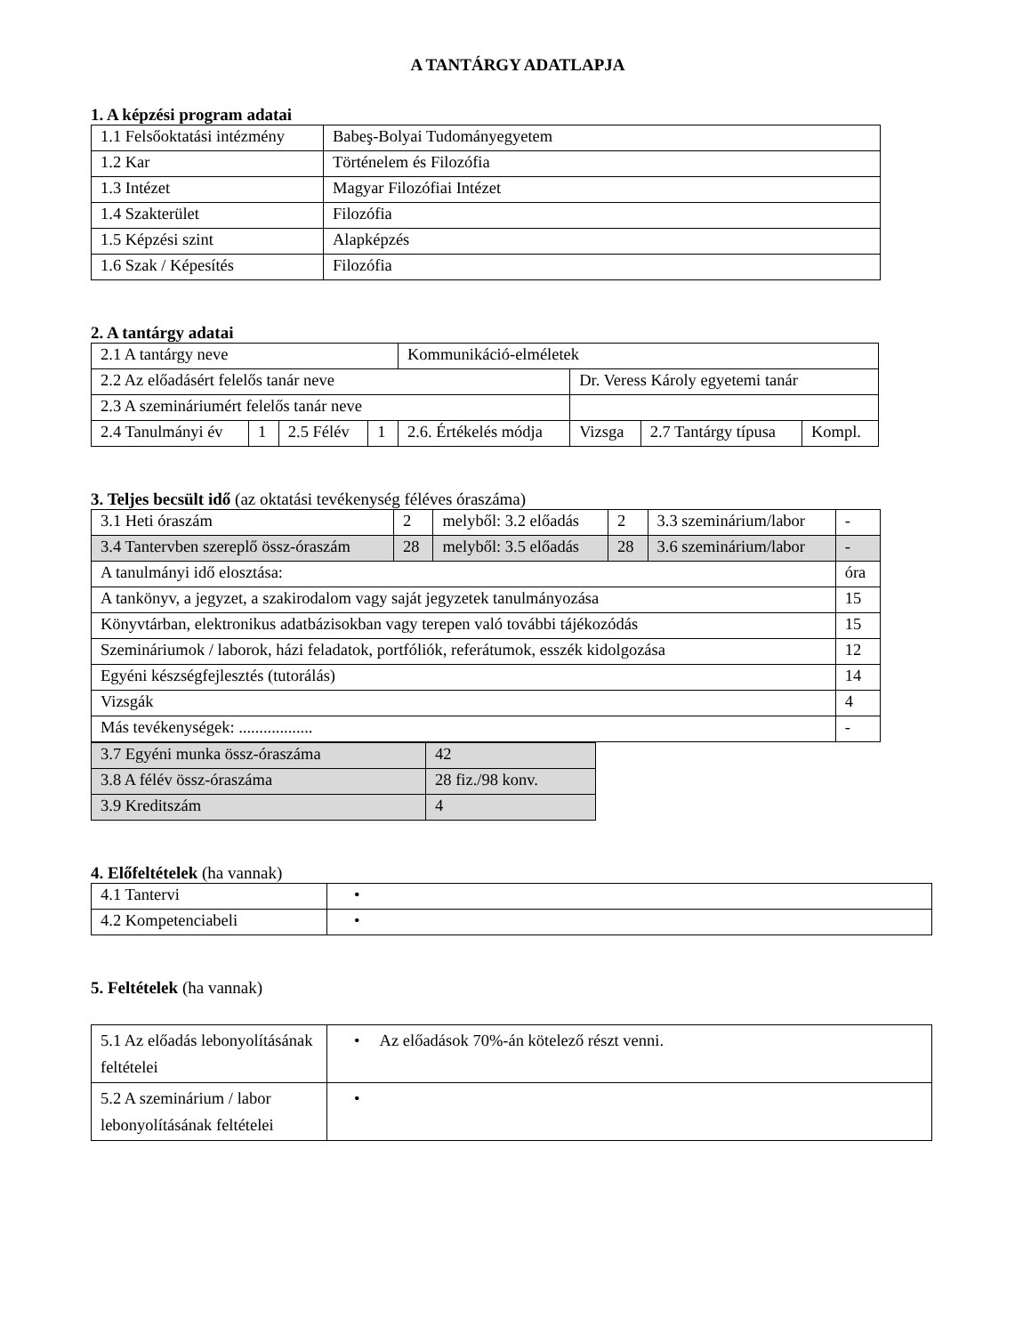A TANTÁRGY ADATLAPJA
1. A képzési program adatai
| 1.1 Felsőoktatási intézmény | Babeş-Bolyai Tudományegyetem |
| 1.2 Kar | Történelem és Filozófia |
| 1.3 Intézet | Magyar Filozófiai Intézet |
| 1.4 Szakterület | Filozófia |
| 1.5 Képzési szint | Alapképzés |
| 1.6 Szak / Képesítés | Filozófia |
2. A tantárgy adatai
| 2.1 A tantárgy neve | | | | Kommunikáció-elméletek | | | |
| 2.2 Az előadásért felelős tanár neve | | | | | Dr. Veress Károly egyetemi tanár | | |
| 2.3 A szemináriumért felelős tanár neve | | | | | | | |
| 2.4 Tanulmányi év | 1 | 2.5 Félév | 1 | 2.6. Értékelés módja | Vizsga | 2.7 Tantárgy típusa | Kompl. |
3. Teljes becsült idő (az oktatási tevékenység féléves óraszáma)
| 3.1 Heti óraszám | 2 | melyből: 3.2 előadás | 2 | 3.3 szeminárium/labor | - |
| 3.4 Tantervben szereplő össz-óraszám | 28 | melyből: 3.5 előadás | 28 | 3.6 szeminárium/labor | - |
| A tanulmányi idő elosztása: | | | | | óra |
| A tankönyv, a jegyzet, a szakirodalom vagy saját jegyzetek tanulmányozása | | | | | 15 |
| Könyvtárban, elektronikus adatbázisokban vagy terepen való további tájékozódás | | | | | 15 |
| Szemináriumok / laborok, házi feladatok, portfóliók, referátumok, esszék kidolgozása | | | | | 12 |
| Egyéni készségfejlesztés (tutorálás) | | | | | 14 |
| Vizsgák | | | | | 4 |
| Más tevékenységek: .................. | | | | | - |
| 3.7 Egyéni munka össz-óraszáma | 42 |
| 3.8 A félév össz-óraszáma | 28 fiz./98 konv. |
| 3.9 Kreditszám | 4 |
4. Előfeltételek (ha vannak)
| 4.1 Tantervi | • |
| 4.2 Kompetenciabeli | • |
5. Feltételek (ha vannak)
| 5.1 Az előadás lebonyolításának feltételei | • Az előadások 70%-án kötelező részt venni. |
| 5.2 A szeminárium / labor lebonyolításának feltételei | • |